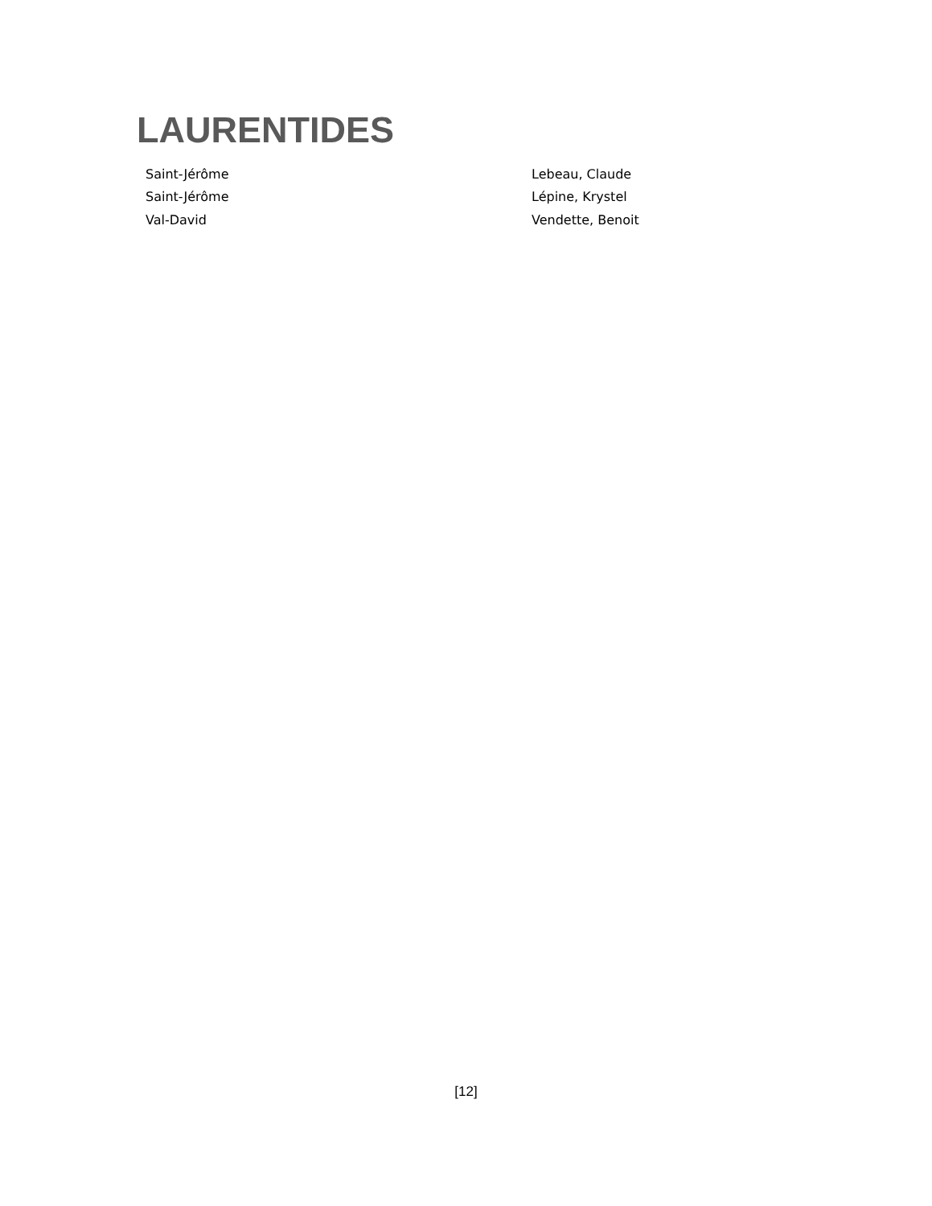LAURENTIDES
| Saint-Jérôme | Lebeau, Claude |
| Saint-Jérôme | Lépine, Krystel |
| Val-David | Vendette, Benoit |
[12]